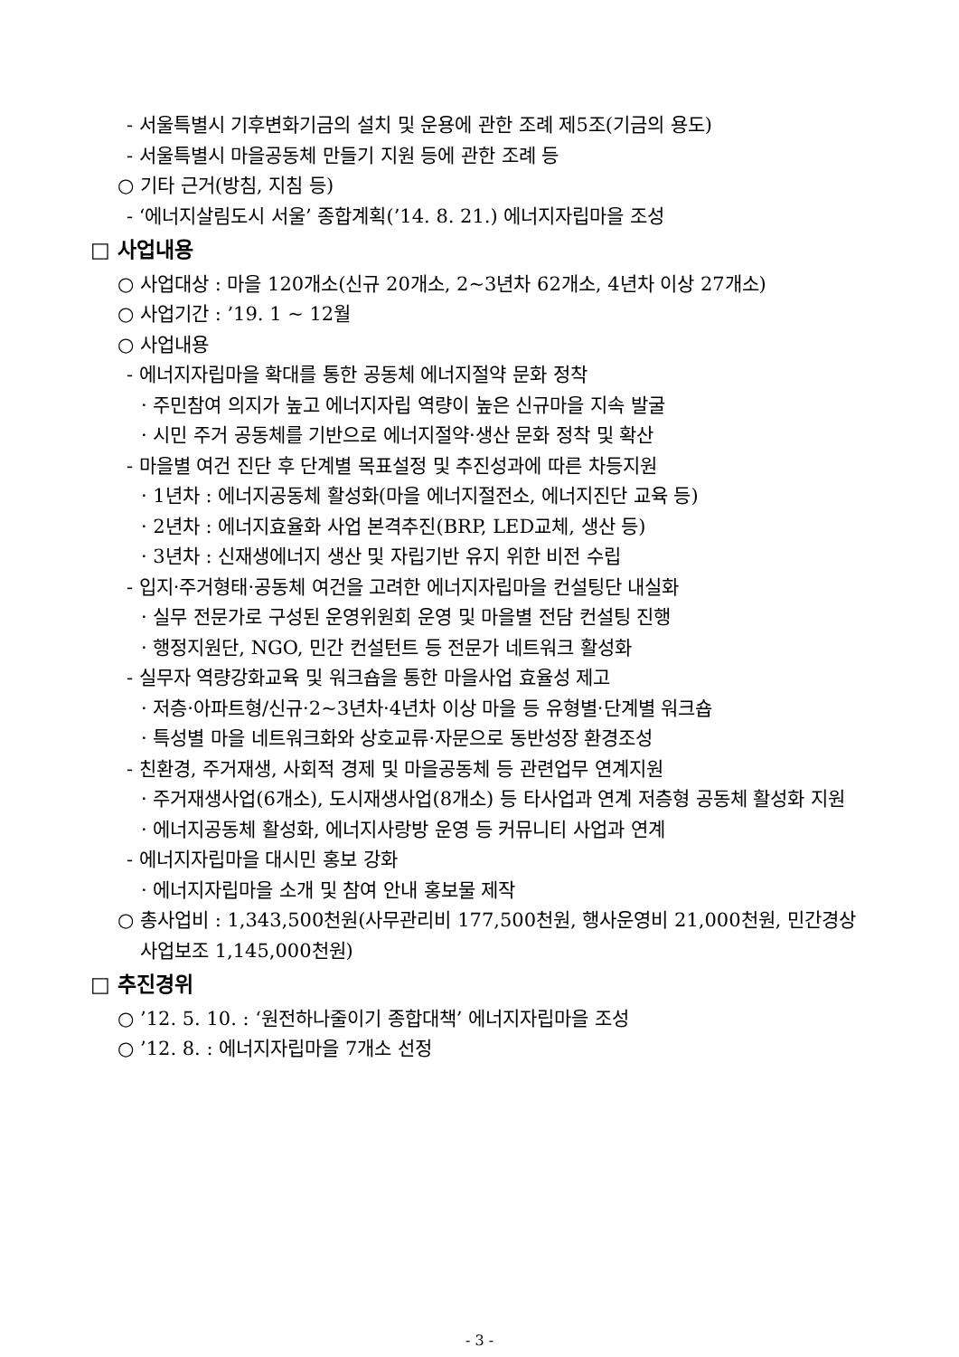- 서울특별시 기후변화기금의 설치 및 운용에 관한 조례 제5조(기금의 용도)
- 서울특별시 마을공동체 만들기 지원 등에 관한 조례 등
○ 기타 근거(방침, 지침 등)
- ‘에너지살림도시 서울’ 종합계획(’14. 8. 21.) 에너지자립마을 조성
□ 사업내용
○ 사업대상 : 마을 120개소(신규 20개소, 2~3년차 62개소, 4년차 이상 27개소)
○ 사업기간 : ’19. 1 ~ 12월
○ 사업내용
- 에너지자립마을 확대를 통한 공동체 에너지절약 문화 정착
· 주민참여 의지가 높고 에너지자립 역량이 높은 신규마을 지속 발굴
· 시민 주거 공동체를 기반으로 에너지절약·생산 문화 정착 및 확산
- 마을별 여건 진단 후 단계별 목표설정 및 추진성과에 따른 차등지원
· 1년차 : 에너지공동체 활성화(마을 에너지절전소, 에너지진단 교육 등)
· 2년차 : 에너지효율화 사업 본격추진(BRP, LED교체, 생산 등)
· 3년차 : 신재생에너지 생산 및 자립기반 유지 위한 비전 수립
- 입지·주거형태·공동체 여건을 고려한 에너지자립마을 컨설팅단 내실화
· 실무 전문가로 구성된 운영위원회 운영 및 마을별 전담 컨설팅 진행
· 행정지원단, NGO, 민간 컨설턴트 등 전문가 네트워크 활성화
- 실무자 역량강화교육 및 워크숍을 통한 마을사업 효율성 제고
· 저층·아파트형/신규·2~3년차·4년차 이상 마을 등 유형별·단계별 워크숍
· 특성별 마을 네트워크화와 상호교류·자문으로 동반성장 환경조성
- 친환경, 주거재생, 사회적 경제 및 마을공동체 등 관련업무 연계지원
· 주거재생사업(6개소), 도시재생사업(8개소) 등 타사업과 연계 저층형 공동체 활성화 지원
· 에너지공동체 활성화, 에너지사랑방 운영 등 커뮤니티 사업과 연계
- 에너지자립마을 대시민 홍보 강화
· 에너지자립마을 소개 및 참여 안내 홍보물 제작
○ 총사업비 : 1,343,500천원(사무관리비 177,500천원, 행사운영비 21,000천원, 민간경상사업보조 1,145,000천원)
□ 추진경위
○ ’12. 5. 10. : ‘원전하나줄이기 종합대책’ 에너지자립마을 조성
○ ’12. 8. : 에너지자립마을 7개소 선정
- 3 -